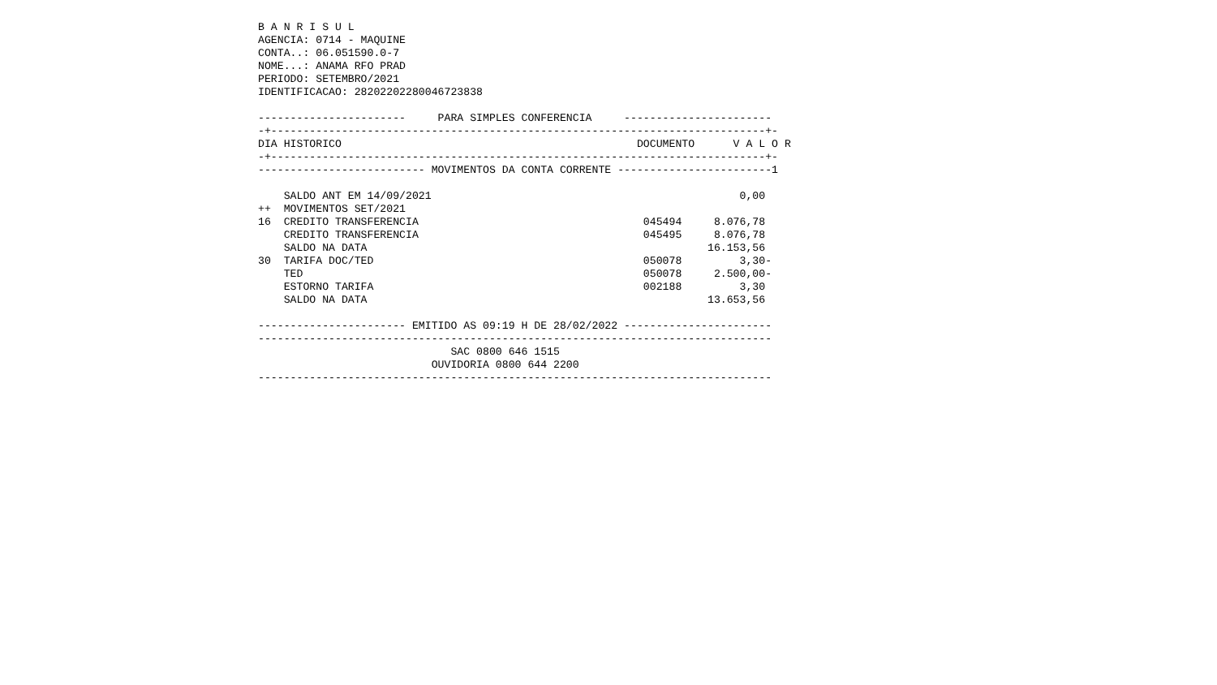B A N R I S U L
AGENCIA: 0714 - MAQUINE
CONTA..: 06.051590.0-7
NOME...: ANAMA RFO PRAD
PERIODO: SETEMBRO/2021
IDENTIFICACAO: 28202202280046723838

-----------------------     PARA SIMPLES CONFERENCIA     -----------------------
-+-----------------------------------------------------------------------------+-
DIA HISTORICO                                              DOCUMENTO      V A L O R
-+-----------------------------------------------------------------------------+-
-------------------------- MOVIMENTOS DA CONTA CORRENTE ------------------------1

    SALDO ANT EM 14/09/2021                                                0,00
++  MOVIMENTOS SET/2021
16  CREDITO TRANSFERENCIA                                   045494     8.076,78
    CREDITO TRANSFERENCIA                                   045495     8.076,78
    SALDO NA DATA                                                     16.153,56
30  TARIFA DOC/TED                                          050078         3,30-
    TED                                                     050078     2.500,00-
    ESTORNO TARIFA                                          002188         3,30
    SALDO NA DATA                                                     13.653,56

----------------------- EMITIDO AS 09:19 H DE 28/02/2022 -----------------------
--------------------------------------------------------------------------------
                              SAC 0800 646 1515
                           OUVIDORIA 0800 644 2200
--------------------------------------------------------------------------------